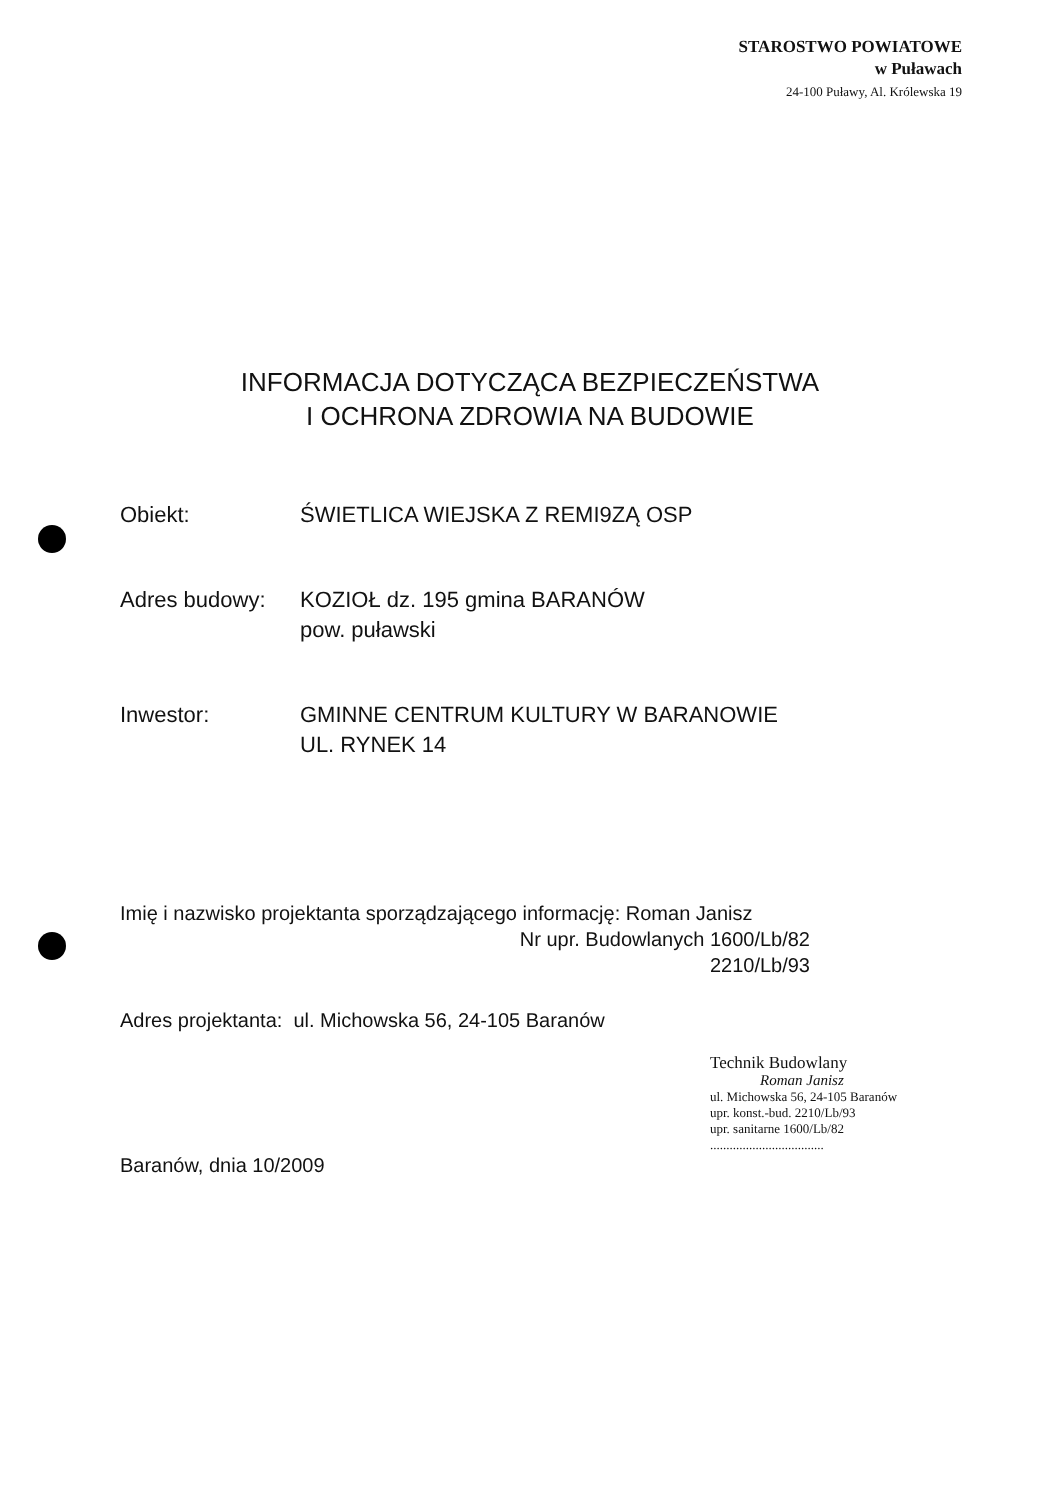STAROSTWO POWIATOWE
w Puławach
24-100 Puławy, Al. Królewska 19
INFORMACJA DOTYCZĄCA BEZPIECZEŃSTWA
I OCHRONA ZDROWIA NA BUDOWIE
Obiekt: ŚWIETLICA WIEJSKA Z REMI9ZĄ OSP
Adres budowy: KOZIOŁ dz. 195 gmina BARANÓW
pow. puławski
Inwestor: GMINNE CENTRUM KULTURY W BARANOWIE
UL. RYNEK 14
Imię i nazwisko projektanta sporządzającego informację: Roman Janisz
Nr upr. Budowlanych 1600/Lb/82
2210/Lb/93
Adres projektanta: ul. Michowska 56, 24-105 Baranów
Technik Budowlany
Roman Janisz
ul. Michowska 56, 24-105 Baranów
upr. konst.-bud. 2210/Lb/93
upr. sanitarne 1600/Lb/82
...................................
Baranów, dnia 10/2009